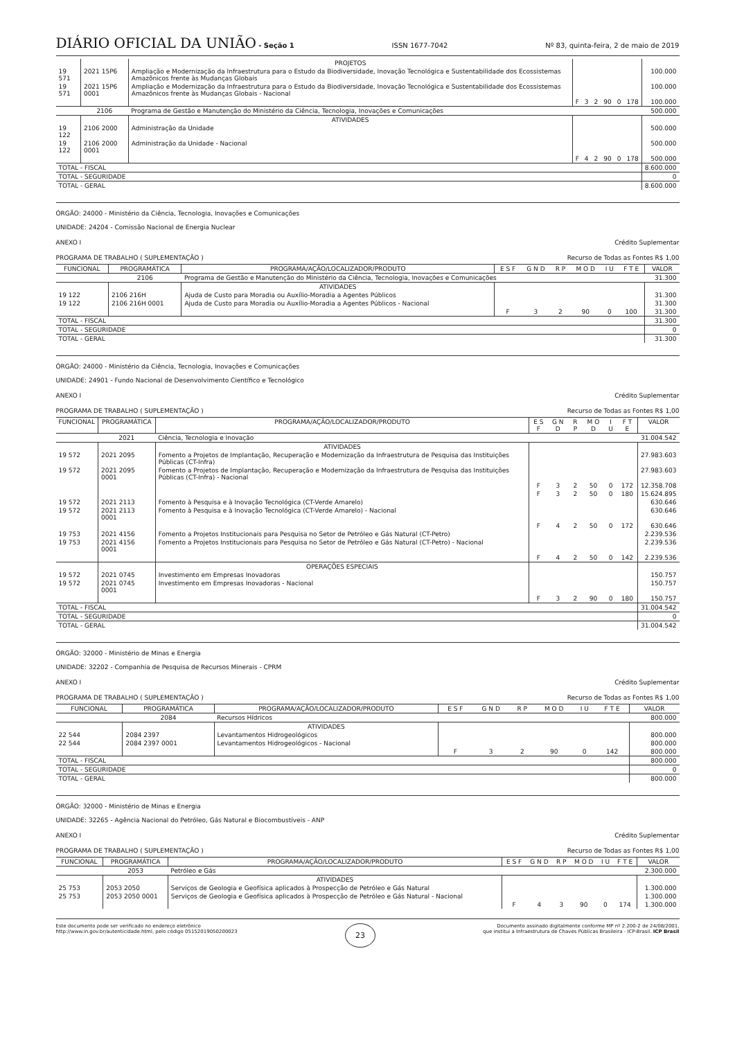DIÁRIO OFICIAL DA UNIÃO - Seção 1 ISSN 1677-7042 Nº 83, quinta-feira, 2 de maio de 2019
| | | PROJETOS | | | | | | | |
| 19 571 | 2021 15P6 | Ampliação e Modernização da Infraestrutura para o Estudo da Biodiversidade, Inovação Tecnológica e Sustentabilidade dos Ecossistemas Amazônicos frente às Mudanças Globais | | | | | | | 100.000 |
| 19 571 | 2021 15P6 0001 | Ampliação e Modernização da Infraestrutura para o Estudo da Biodiversidade, Inovação Tecnológica e Sustentabilidade dos Ecossistemas Amazônicos frente às Mudanças Globais - Nacional | | | | | | | 100.000 |
| | | | F | 3 | 2 | 90 | 0 | 178 | 100.000 |
| | 2106 | Programa de Gestão e Manutenção do Ministério da Ciência, Tecnologia, Inovações e Comunicações | | | | | | | 500.000 |
| | | ATIVIDADES | | | | | | | |
| 19 122 | 2106 2000 | Administração da Unidade | | | | | | | 500.000 |
| 19 122 | 2106 2000 0001 | Administração da Unidade - Nacional | | | | | | | 500.000 |
| | | | F | 4 | 2 | 90 | 0 | 178 | 500.000 |
| TOTAL - FISCAL | | | | | | | | | 8.600.000 |
| TOTAL - SEGURIDADE | | | | | | | | | 0 |
| TOTAL - GERAL | | | | | | | | | 8.600.000 |
ÓRGÃO: 24000 - Ministério da Ciência, Tecnologia, Inovações e Comunicações
UNIDADE: 24204 - Comissão Nacional de Energia Nuclear
ANEXO I Crédito Suplementar
PROGRAMA DE TRABALHO ( SUPLEMENTAÇÃO ) Recurso de Todas as Fontes R$ 1,00
| FUNCIONAL | PROGRAMÁTICA | PROGRAMA/AÇÃO/LOCALIZADOR/PRODUTO | E S F | G N D | R P | M O D | I U | F T E | VALOR |
| --- | --- | --- | --- | --- | --- | --- | --- | --- | --- |
| | 2106 | Programa de Gestão e Manutenção do Ministério da Ciência, Tecnologia, Inovações e Comunicações | | | | | | | 31.300 |
| | | ATIVIDADES | | | | | | | |
| 19 122 | 2106 216H | Ajuda de Custo para Moradia ou Auxílio-Moradia a Agentes Públicos | | | | | | | 31.300 |
| 19 122 | 2106 216H 0001 | Ajuda de Custo para Moradia ou Auxílio-Moradia a Agentes Públicos - Nacional | | | | | | | 31.300 |
| | | | F | 3 | 2 | 90 | 0 | 100 | 31.300 |
| TOTAL - FISCAL | | | | | | | | | 31.300 |
| TOTAL - SEGURIDADE | | | | | | | | | 0 |
| TOTAL - GERAL | | | | | | | | | 31.300 |
ÓRGÃO: 24000 - Ministério da Ciência, Tecnologia, Inovações e Comunicações
UNIDADE: 24901 - Fundo Nacional de Desenvolvimento Científico e Tecnológico
ANEXO I Crédito Suplementar
PROGRAMA DE TRABALHO ( SUPLEMENTAÇÃO ) Recurso de Todas as Fontes R$ 1,00
| FUNCIONAL | PROGRAMÁTICA | PROGRAMA/AÇÃO/LOCALIZADOR/PRODUTO | E S F | G N D | R P | M O D | I U | F T E | VALOR |
| --- | --- | --- | --- | --- | --- | --- | --- | --- | --- |
| | 2021 | Ciência, Tecnologia e Inovação | | | | | | | 31.004.542 |
| | | ATIVIDADES | | | | | | | |
| 19 572 | 2021 2095 | Fomento a Projetos de Implantação, Recuperação e Modernização da Infraestrutura de Pesquisa das Instituições Públicas (CT-Infra) | | | | | | | 27.983.603 |
| 19 572 | 2021 2095 0001 | Fomento a Projetos de Implantação, Recuperação e Modernização da Infraestrutura de Pesquisa das Instituições Públicas (CT-Infra) - Nacional | | | | | | | 27.983.603 |
| | | | F | 3 | 2 | 50 | 0 | 172 | 12.358.708 |
| | | | F | 3 | 2 | 50 | 0 | 180 | 15.624.895 |
| 19 572 | 2021 2113 | Fomento à Pesquisa e à Inovação Tecnológica (CT-Verde Amarelo) | | | | | | | 630.646 |
| 19 572 | 2021 2113 0001 | Fomento à Pesquisa e à Inovação Tecnológica (CT-Verde Amarelo) - Nacional | | | | | | | 630.646 |
| | | | F | 4 | 2 | 50 | 0 | 172 | 630.646 |
| 19 753 | 2021 4156 | Fomento a Projetos Institucionais para Pesquisa no Setor de Petróleo e Gás Natural (CT-Petro) | | | | | | | 2.239.536 |
| 19 753 | 2021 4156 0001 | Fomento a Projetos Institucionais para Pesquisa no Setor de Petróleo e Gás Natural (CT-Petro) - Nacional | | | | | | | 2.239.536 |
| | | | F | 4 | 2 | 50 | 0 | 142 | 2.239.536 |
| | | OPERAÇÕES ESPECIAIS | | | | | | | |
| 19 572 | 2021 0745 | Investimento em Empresas Inovadoras | | | | | | | 150.757 |
| 19 572 | 2021 0745 0001 | Investimento em Empresas Inovadoras - Nacional | | | | | | | 150.757 |
| | | | F | 3 | 2 | 90 | 0 | 180 | 150.757 |
| TOTAL - FISCAL | | | | | | | | | 31.004.542 |
| TOTAL - SEGURIDADE | | | | | | | | | 0 |
| TOTAL - GERAL | | | | | | | | | 31.004.542 |
ÓRGÃO: 32000 - Ministério de Minas e Energia
UNIDADE: 32202 - Companhia de Pesquisa de Recursos Minerais - CPRM
ANEXO I Crédito Suplementar
PROGRAMA DE TRABALHO ( SUPLEMENTAÇÃO ) Recurso de Todas as Fontes R$ 1,00
| FUNCIONAL | PROGRAMÁTICA | PROGRAMA/AÇÃO/LOCALIZADOR/PRODUTO | E S F | G N D | R P | M O D | I U | F T E | VALOR |
| --- | --- | --- | --- | --- | --- | --- | --- | --- | --- |
| | 2084 | Recursos Hídricos | | | | | | | 800.000 |
| | | ATIVIDADES | | | | | | | |
| 22 544 | 2084 2397 | Levantamentos Hidrogeológicos | | | | | | | 800.000 |
| 22 544 | 2084 2397 0001 | Levantamentos Hidrogeológicos - Nacional | | | | | | | 800.000 |
| | | | F | 3 | 2 | 90 | 0 | 142 | 800.000 |
| TOTAL - FISCAL | | | | | | | | | 800.000 |
| TOTAL - SEGURIDADE | | | | | | | | | 0 |
| TOTAL - GERAL | | | | | | | | | 800.000 |
ÓRGÃO: 32000 - Ministério de Minas e Energia
UNIDADE: 32265 - Agência Nacional do Petróleo, Gás Natural e Biocombustíveis - ANP
ANEXO I Crédito Suplementar
PROGRAMA DE TRABALHO ( SUPLEMENTAÇÃO ) Recurso de Todas as Fontes R$ 1,00
| FUNCIONAL | PROGRAMÁTICA | PROGRAMA/AÇÃO/LOCALIZADOR/PRODUTO | E S F | G N D | R P | M O D | I U | F T E | VALOR |
| --- | --- | --- | --- | --- | --- | --- | --- | --- | --- |
| | 2053 | Petróleo e Gás | | | | | | | 2.300.000 |
| | | ATIVIDADES | | | | | | | |
| 25 753 | 2053 2050 | Serviços de Geologia e Geofísica aplicados à Prospecção de Petróleo e Gás Natural | | | | | | | 1.300.000 |
| 25 753 | 2053 2050 0001 | Serviços de Geologia e Geofísica aplicados à Prospecção de Petróleo e Gás Natural - Nacional | | | | | | | 1.300.000 |
| | | | F | 4 | 3 | 90 | 0 | 174 | 1.300.000 |
Este documento pode ser verificado no endereço eletrônico
http://www.in.gov.br/autenticidade.html, pelo código 05152019050200023 23 Documento assinado digitalmente conforme MP nº 2.200-2 de 24/08/2001,
que institui a Infraestrutura de Chaves Públicas Brasileira - ICP-Brasil. ICP Brasil